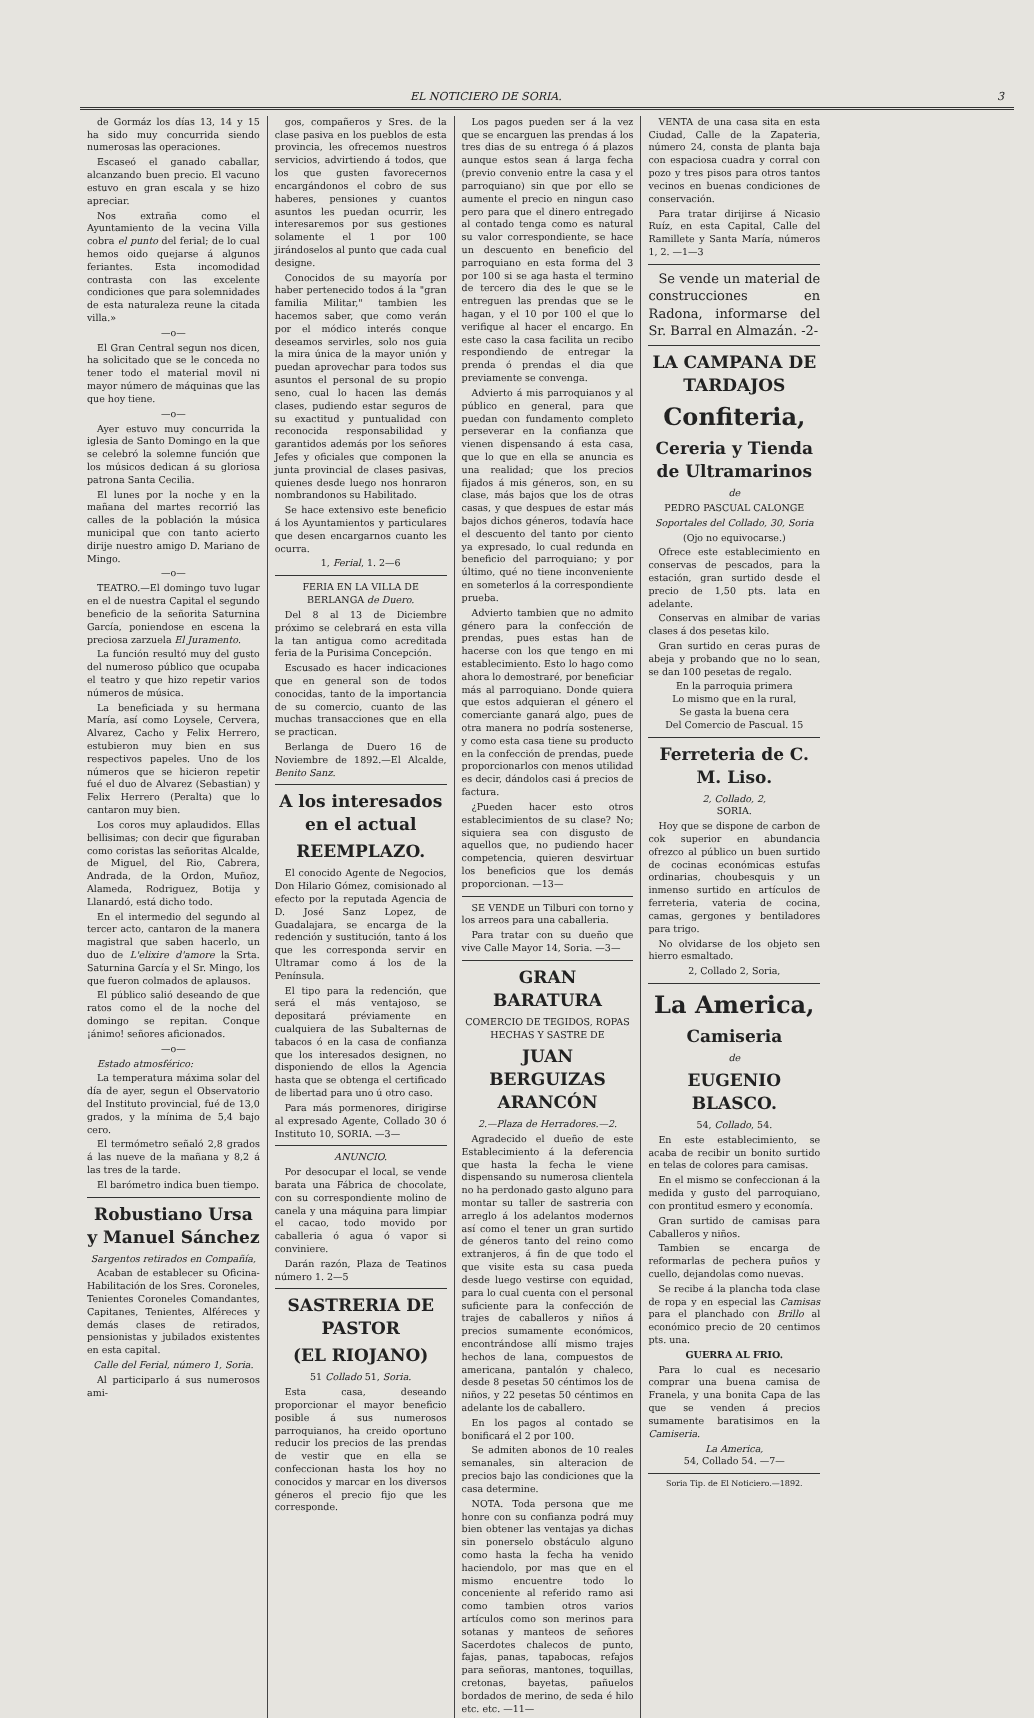EL NOTICIERO DE SORIA. 3
de Gormáz los días 13, 14 y 15 ha sido muy concurrida siendo numerosas las operaciones.
Escaseó el ganado caballar, alcanzando buen precio. El vacuno estuvo en gran escala y se hizo apreciar.
Nos extraña como el Ayuntamiento de la vecina Villa cobra el punto del ferial; de lo cual hemos oido quejarse á algunos feriantes. Esta incomodidad contrasta con las excelente condiciones que para solemnidades de esta naturaleza reune la citada villa.»
—o—
El Gran Central segun nos dicen, ha solicitado que se le conceda no tener todo el material movil ni mayor número de máquinas que las que hoy tiene.
—o—
Ayer estuvo muy concurrida la iglesia de Santo Domingo en la que se celebró la solemne función que los músicos dedican á su gloriosa patrona Santa Cecilia.
El lunes por la noche y en la mañana del martes recorrió las calles de la población la música municipal que con tanto acierto dirije nuestro amigo D. Mariano de Mingo.
—o—
TEATRO.—El domingo tuvo lugar en el de nuestra Capital el segundo beneficio de la señorita Saturnina García, poniendose en escena la preciosa zarzuela El Juramento.
La función resultó muy del gusto del numeroso público que ocupaba el teatro y que hizo repetir varios números de música.
La beneficiada y su hermana María, así como Loysele, Cervera, Alvarez, Cacho y Felix Herrero, estubieron muy bien en sus respectivos papeles. Uno de los números que se hicieron repetir fué el duo de Alvarez (Sebastian) y Felix Herrero (Peralta) que lo cantaron muy bien.
Los coros muy aplaudidos. Ellas bellisimas; con decir que figuraban como coristas las señoritas Alcalde, de Miguel, del Rio, Cabrera, Andrada, de la Ordon, Muñoz, Alameda, Rodriguez, Botija y Llanardó, está dicho todo.
En el intermedio del segundo al tercer acto, cantaron de la manera magistral que saben hacerlo, un duo de L'elixire d'amore la Srta. Saturnina García y el Sr. Mingo, los que fueron colmados de aplausos.
El público salió deseando de que ratos como el de la noche del domingo se repitan. Conque ¡ánimo! señores aficionados.
—o—
Estado atmosférico:
La temperatura máxima solar del día de ayer, segun el Observatorio del Instituto provincial, fué de 13,0 grados, y la mínima de 5,4 bajo cero.
El termómetro señaló 2,8 grados á las nueve de la mañana y 8,2 á las tres de la tarde.
El barómetro indica buen tiempo.
Robustiano Ursa y Manuel Sánchez
Sargentos retirados en Compañía,
Acaban de establecer su Oficina-Habilitación de los Sres. Coroneles, Tenientes Coroneles Comandantes, Capitanes, Tenientes, Alféreces y demás clases de retirados, pensionistas y jubilados existentes en esta capital.
Calle del Ferial, número 1, Soria.
Al participarlo á sus numerosos ami-
gos, compañeros y Sres. de la clase pasiva en los pueblos de esta provincia, les ofrecemos nuestros servicios, advirtiendo á todos, que los que gusten favorecernos encargándonos el cobro de sus haberes, pensiones y cuantos asuntos les puedan ocurrir, les interesaremos por sus gestiones solamente el 1 por 100 jirándoselos al punto que cada cual designe.
Conocidos de su mayoría por haber pertenecido todos á la "gran familia Militar," tambien les hacemos saber, que como verán por el módico interés conque deseamos servirles, solo nos guia la mira única de la mayor unión y puedan aprovechar para todos sus asuntos el personal de su propio seno, cual lo hacen las demás clases, pudiendo estar seguros de su exactitud y puntualidad con reconocida responsabilidad y garantidos además por los señores Jefes y oficiales que componen la junta provincial de clases pasivas, quienes desde luego nos honraron nombrandonos su Habilitado.
Se hace extensivo este beneficio á los Ayuntamientos y particulares que desen encargarnos cuanto les ocurra.
1, Ferial, 1. 2—6
FERIA EN LA VILLA DE BERLANGA de Duero.
Del 8 al 13 de Diciembre próximo se celebrará en esta villa la tan antigua como acreditada feria de la Purisima Concepción.
Escusado es hacer indicaciones que en general son de todos conocidas, tanto de la importancia de su comercio, cuanto de las muchas transacciones que en ella se practican.
Berlanga de Duero 16 de Noviembre de 1892.—El Alcalde, Benito Sanz.
A los interesados en el actual
REEMPLAZO.
El conocido Agente de Negocios, Don Hilario Gómez, comisionado al efecto por la reputada Agencia de D. José Sanz Lopez, de Guadalajara, se encarga de la redención y sustitución, tanto á los que les corresponda servir en Ultramar como á los de la Península.
El tipo para la redención, que será el más ventajoso, se depositará préviamente en cualquiera de las Subalternas de tabacos ó en la casa de confianza que los interesados designen, no disponiendo de ellos la Agencia hasta que se obtenga el certificado de libertad para uno ú otro caso.
Para más pormenores, dirigirse al expresado Agente, Collado 30 ó Instituto 10, SORIA. —3—
ANUNCIO.
Por desocupar el local, se vende barata una Fábrica de chocolate, con su correspondiente molino de canela y una máquina para limpiar el cacao, todo movido por caballeria ó agua ó vapor si conviniere.
Darán razón, Plaza de Teatinos número 1. 2—5
SASTRERIA DE PASTOR
(EL RIOJANO)
51 Collado 51, Soria.
Esta casa, deseando proporcionar el mayor beneficio posible á sus numerosos parroquianos, ha creido oportuno reducir los precios de las prendas de vestir que en ella se confeccionan hasta los hoy no conocidos y marcar en los diversos géneros el precio fijo que les corresponde.
Los pagos pueden ser á la vez que se encarguen las prendas á los tres dias de su entrega ó á plazos aunque estos sean á larga fecha (previo convenio entre la casa y el parroquiano) sin que por ello se aumente el precio en ningun caso pero para que el dinero entregado al contado tenga como es natural su valor correspondiente, se hace un descuento en beneficio del parroquiano en esta forma del 3 por 100 si se aga hasta el termino de tercero dia des le que se le entreguen las prendas que se le hagan, y el 10 por 100 el que lo verifique al hacer el encargo. En este caso la casa facilita un recibo respondiendo de entregar la prenda ó prendas el dia que previamente se convenga.
Advierto á mis parroquianos y al público en general, para que puedan con fundamento completo perseverar en la confianza que vienen dispensando á esta casa, que lo que en ella se anuncia es una realidad; que los precios fijados á mis géneros, son, en su clase, más bajos que los de otras casas, y que despues de estar más bajos dichos géneros, todavía hace el descuento del tanto por ciento ya expresado, lo cual redunda en beneficio del parroquiano; y por último, qué no tiene inconveniente en someterlos á la correspondiente prueba.
Advierto tambien que no admito género para la confección de prendas, pues estas han de hacerse con los que tengo en mi establecimiento. Esto lo hago como ahora lo demostraré, por beneficiar más al parroquiano. Donde quiera que estos adquieran el género el comerciante ganará algo, pues de otra manera no podría sostenerse, y como esta casa tiene su producto en la confección de prendas, puede proporcionarlos con menos utilidad es decir, dándolos casi á precios de factura.
¿Pueden hacer esto otros establecimientos de su clase? No; siquiera sea con disgusto de aquellos que, no pudiendo hacer competencia, quieren desvirtuar los beneficios que los demás proporcionan. —13—
SE VENDE un Tilburi con torno y los arreos para una caballeria.
Para tratar con su dueño que vive Calle Mayor 14, Soria. —3—
GRAN BARATURA
COMERCIO DE TEGIDOS, ROPAS HECHAS Y SASTRE DE
JUAN BERGUIZAS ARANCÓN
2.—Plaza de Herradores.—2.
Agradecido el dueño de este Establecimiento á la deferencia que hasta la fecha le viene dispensando su numerosa clientela no ha perdonado gasto alguno para montar su taller de sastreria con arreglo á los adelantos modernos así como el tener un gran surtido de géneros tanto del reino como extranjeros, á fin de que todo el que visite esta su casa pueda desde luego vestirse con equidad, para lo cual cuenta con el personal suficiente para la confección de trajes de caballeros y niños á precios sumamente económicos, encontrándose allí mismo trajes hechos de lana, compuestos de americana, pantalón y chaleco, desde 8 pesetas 50 céntimos los de niños, y 22 pesetas 50 céntimos en adelante los de caballero.
En los pagos al contado se bonificará el 2 por 100.
Se admiten abonos de 10 reales semanales, sin alteracion de precios bajo las condiciones que la casa determine.
NOTA. Toda persona que me honre con su confianza podrá muy bien obtener las ventajas ya dichas sin ponerselo obstáculo alguno como hasta la fecha ha venido haciendolo, por mas que en el mismo encuentre todo lo conceniente al referido ramo asi como tambien otros varios artículos como son merinos para sotanas y manteos de señores Sacerdotes chalecos de punto, fajas, panas, tapabocas, refajos para señoras, mantones, toquillas, cretonas, bayetas, pañuelos bordados de merino, de seda é hilo etc. etc. —11—
VENTA de una casa sita en esta Ciudad, Calle de la Zapateria, número 24, consta de planta baja con espaciosa cuadra y corral con pozo y tres pisos para otros tantos vecinos en buenas condiciones de conservación.
Para tratar dirijirse á Nicasio Ruíz, en esta Capital, Calle del Ramillete y Santa María, números 1, 2. —1—3
Se vende un material de construcciones en Radona, informarse del Sr. Barral en Almazán. -2-
LA CAMPANA DE TARDAJOS
Confiteria,
Cereria y Tienda de Ultramarinos
de
PEDRO PASCUAL CALONGE
Soportales del Collado, 30, Soria
(Ojo no equivocarse.)
Ofrece este establecimiento en conservas de pescados, para la estación, gran surtido desde el precio de 1,50 pts. lata en adelante.
Conservas en almibar de varias clases á dos pesetas kilo.
Gran surtido en ceras puras de abeja y probando que no lo sean, se dan 100 pesetas de regalo.
En la parroquia primera
Lo mismo que en la rural,
Se gasta la buena cera
Del Comercio de Pascual. 15
Ferreteria de C. M. Liso.
2, Collado, 2,
SORIA.
Hoy que se dispone de carbon de cok superior en abundancia ofrezco al público un buen surtido de cocinas económicas estufas ordinarias, choubesquis y un inmenso surtido en artículos de ferreteria, vateria de cocina, camas, gergones y bentiladores para trigo.
No olvidarse de los objeto sen hierro esmaltado.
2, Collado 2, Soria,
La America,
Camiseria
de
EUGENIO BLASCO.
54, Collado, 54.
En este establecimiento, se acaba de recibir un bonito surtido en telas de colores para camisas.
En el mismo se confeccionan á la medida y gusto del parroquiano, con prontitud esmero y economía.
Gran surtido de camisas para Caballeros y niños.
Tambien se encarga de reformarlas de pechera puños y cuello, dejandolas como nuevas.
Se recibe á la plancha toda clase de ropa y en especial las Camisas para el planchado con Brillo al económico precio de 20 centimos pts. una.
GUERRA AL FRIO.
Para lo cual es necesario comprar una buena camisa de Franela, y una bonita Capa de las que se venden á precios sumamente baratisimos en la Camiseria.
La America,
54, Collado 54. —7—
Soria Tip. de El Noticiero.—1892.